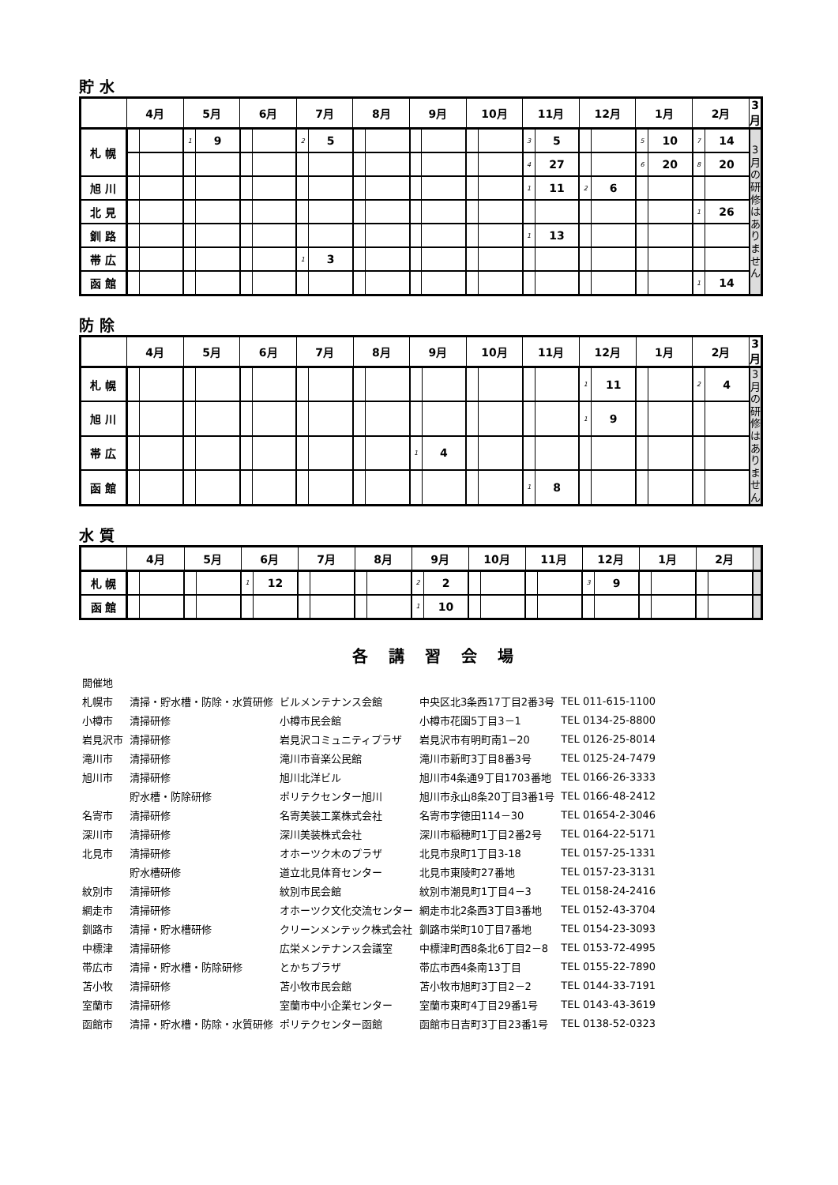貯 水
| | 4月 | | 5月 | | 6月 | | 7月 | | 8月 | | 9月 | | 10月 | | 11月 | | 12月 | | 1月 | | 2月 | | 3月 |
| --- | --- | --- | --- | --- | --- | --- | --- | --- | --- | --- | --- | --- | --- | --- | --- | --- | --- | --- | --- | --- | --- | --- | --- |
| 札 幌 | | | 1 | 9 | | | 2 | 5 | | | | | | | 3 | 5 | | | 5 | 10 | 7 | 14 | 3 月 の 研 修 は あ り ま せ ん |
| | | | | | | | | | | | | | | | 4 | 27 | | | 6 | 20 | 8 | 20 | |
| 旭 川 | | | | | | | | | | | | | | | 1 | 11 | 2 | 6 | | | | | |
| 北 見 | | | | | | | | | | | | | | | | | | | | | 1 | 26 | |
| 釧 路 | | | | | | | | | | | | | | | 1 | 13 | | | | | | | |
| 帯 広 | | | | | | | 1 | 3 | | | | | | | | | | | | | | | |
| 函 館 | | | | | | | | | | | | | | | | | | | | | 1 | 14 | |
防 除
| | 4月 | | 5月 | | 6月 | | 7月 | | 8月 | | 9月 | | 10月 | | 11月 | | 12月 | | 1月 | | 2月 | | 3月 |
| --- | --- | --- | --- | --- | --- | --- | --- | --- | --- | --- | --- | --- | --- | --- | --- | --- | --- | --- | --- | --- | --- | --- | --- |
| 札 幌 | | | | | | | | | | | | | | | | | 1 | 11 | | | 2 | 4 | 3 月 の 研 修 は あ り ま せ ん |
| 旭 川 | | | | | | | | | | | | | | | | | 1 | 9 | | | | | |
| 帯 広 | | | | | | | | | | | 1 | 4 | | | | | | | | | | | |
| 函 館 | | | | | | | | | | | | | | | 1 | 8 | | | | | | | |
水 質
| | 4月 | | 5月 | | 6月 | | 7月 | | 8月 | | 9月 | | 10月 | | 11月 | | 12月 | | 1月 | | 2月 | | |
| --- | --- | --- | --- | --- | --- | --- | --- | --- | --- | --- | --- | --- | --- | --- | --- | --- | --- | --- | --- | --- | --- | --- | --- |
| 札 幌 | | | | | 1 | 12 | | | | | 2 | 2 | | | | | 3 | 9 | | | | | |
| 函 館 | | | | | | | | | | | 1 | 10 | | | | | | | | | | | |
各講習会場
| 開催地 | | | | |
| 札幌市 | 清掃・貯水槽・防除・水質研修 | ビルメンテナンス会館 | 中央区北3条西17丁目2番3号 | TEL 011-615-1100 |
| 小樽市 | 清掃研修 | 小樽市民会館 | 小樽市花園5丁目3－1 | TEL 0134-25-8800 |
| 岩見沢市 | 清掃研修 | 岩見沢コミュニティプラザ | 岩見沢市有明町南1−20 | TEL 0126-25-8014 |
| 滝川市 | 清掃研修 | 滝川市音楽公民館 | 滝川市新町3丁目8番3号 | TEL 0125-24-7479 |
| 旭川市 | 清掃研修 | 旭川北洋ビル | 旭川市4条通9丁目1703番地 | TEL 0166-26-3333 |
| | 貯水槽・防除研修 | ポリテクセンター旭川 | 旭川市永山8条20丁目3番1号 | TEL 0166-48-2412 |
| 名寄市 | 清掃研修 | 名寄美装工業株式会社 | 名寄市字徳田114－30 | TEL 01654-2-3046 |
| 深川市 | 清掃研修 | 深川美装株式会社 | 深川市稲穂町1丁目2番2号 | TEL 0164-22-5171 |
| 北見市 | 清掃研修 | オホーツク木のプラザ | 北見市泉町1丁目3-18 | TEL 0157-25-1331 |
| | 貯水槽研修 | 道立北見体育センター | 北見市東陵町27番地 | TEL 0157-23-3131 |
| 紋別市 | 清掃研修 | 紋別市民会館 | 紋別市潮見町1丁目4－3 | TEL 0158-24-2416 |
| 網走市 | 清掃研修 | オホーツク文化交流センター | 網走市北2条西3丁目3番地 | TEL 0152-43-3704 |
| 釧路市 | 清掃・貯水槽研修 | クリーンメンテック株式会社 | 釧路市栄町10丁目7番地 | TEL 0154-23-3093 |
| 中標津 | 清掃研修 | 広栄メンテナンス会議室 | 中標津町西8条北6丁目2－8 | TEL 0153-72-4995 |
| 帯広市 | 清掃・貯水槽・防除研修 | とかちプラザ | 帯広市西4条南13丁目 | TEL 0155-22-7890 |
| 苫小牧 | 清掃研修 | 苫小牧市民会館 | 苫小牧市旭町3丁目2－2 | TEL 0144-33-7191 |
| 室蘭市 | 清掃研修 | 室蘭市中小企業センター | 室蘭市東町4丁目29番1号 | TEL 0143-43-3619 |
| 函館市 | 清掃・貯水槽・防除・水質研修 | ポリテクセンター函館 | 函館市日吉町3丁目23番1号 | TEL 0138-52-0323 |